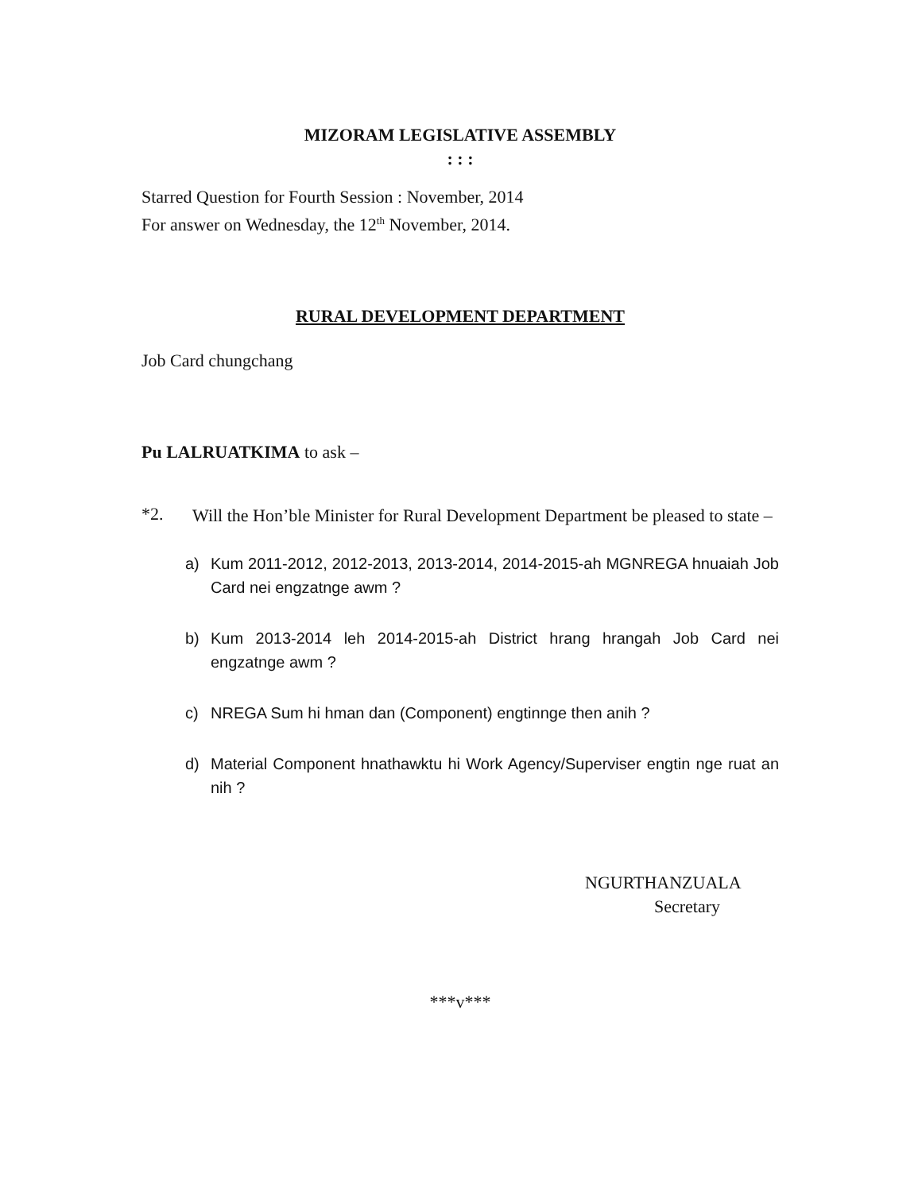MIZORAM LEGISLATIVE ASSEMBLY
: : :
Starred Question for Fourth Session : November, 2014
For answer on Wednesday, the 12<sup>th</sup> November, 2014.
RURAL DEVELOPMENT DEPARTMENT
Job Card chungchang
Pu LALRUATKIMA to ask –
*2.
Will the Hon’ble Minister for Rural Development Department be pleased to state –
a) Kum 2011-2012, 2012-2013, 2013-2014, 2014-2015-ah MGNREGA hnuaiah Job Card nei engzatnge awm ?
b) Kum 2013-2014 leh 2014-2015-ah District hrang hrangah Job Card nei engzatnge awm ?
c) NREGA Sum hi hman dan (Component) engtinnge then anih ?
d) Material Component hnathawktu hi Work Agency/Superviser engtin nge ruat an nih ?
NGURTHANZUALA
Secretary
***v***